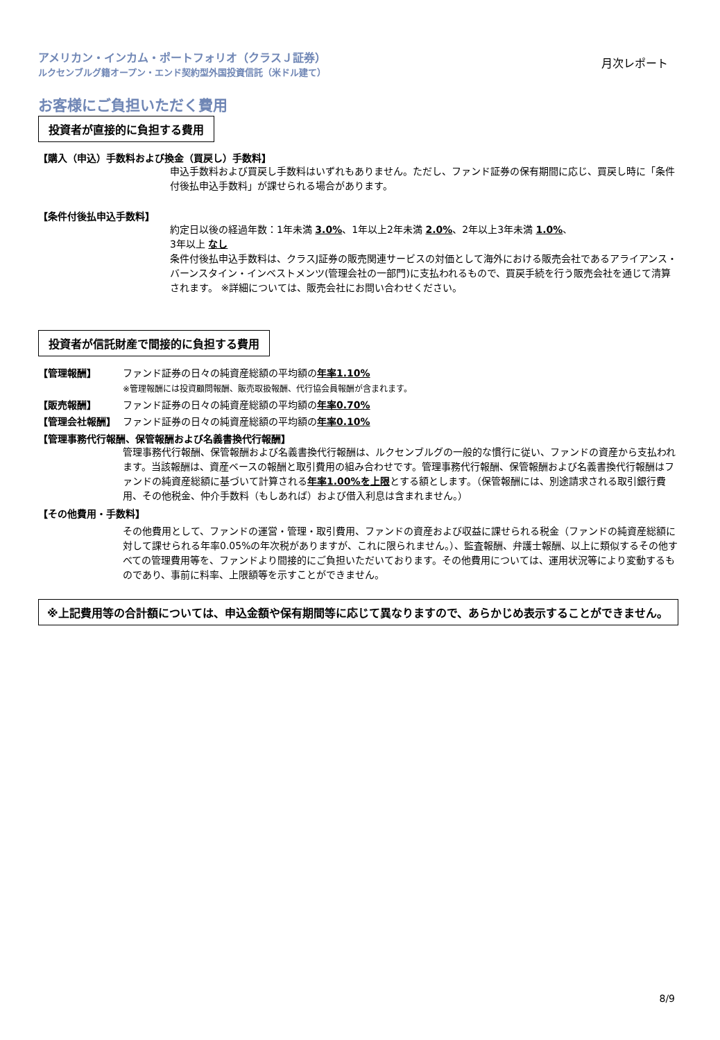アメリカン・インカム・ポートフォリオ（クラスＪ証券）
ルクセンブルグ籍オープン・エンド契約型外国投資信託（米ドル建て）
月次レポート
お客様にご負担いただく費用
投資者が直接的に負担する費用
【購入（申込）手数料および換金（買戻し）手数料】
申込手数料および買戻し手数料はいずれもありません。ただし、ファンド証券の保有期間に応じ、買戻し時に「条件付後払申込手数料」が課せられる場合があります。
【条件付後払申込手数料】
約定日以後の経過年数：1年未満 3.0%、1年以上2年未満 2.0%、2年以上3年未満 1.0%、
3年以上 なし
条件付後払申込手数料は、クラスJ証券の販売関連サービスの対価として海外における販売会社であるアライアンス・バーンスタイン・インベストメンツ(管理会社の一部門)に支払われるもので、買戻手続を行う販売会社を通じて清算されます。 ※詳細については、販売会社にお問い合わせください。
投資者が信託財産で間接的に負担する費用
【管理報酬】 ファンド証券の日々の純資産総額の平均額の年率1.10%
※管理報酬には投資顧問報酬、販売取扱報酬、代行協会員報酬が含まれます。
【販売報酬】 ファンド証券の日々の純資産総額の平均額の年率0.70%
【管理会社報酬】 ファンド証券の日々の純資産総額の平均額の年率0.10%
【管理事務代行報酬、保管報酬および名義書換代行報酬】
管理事務代行報酬、保管報酬および名義書換代行報酬は、ルクセンブルグの一般的な慣行に従い、ファンドの資産から支払われます。当該報酬は、資産ベースの報酬と取引費用の組み合わせです。管理事務代行報酬、保管報酬および名義書換代行報酬はファンドの純資産総額に基づいて計算される年率1.00%を上限とする額とします。（保管報酬には、別途請求される取引銀行費用、その他税金、仲介手数料（もしあれば）および借入利息は含まれません。）
【その他費用・手数料】
その他費用として、ファンドの運営・管理・取引費用、ファンドの資産および収益に課せられる税金（ファンドの純資産総額に対して課せられる年率0.05%の年次税がありますが、これに限られません。）、監査報酬、弁護士報酬、以上に類似するその他すべての管理費用等を、ファンドより間接的にご負担いただいております。その他費用については、運用状況等により変動するものであり、事前に料率、上限額等を示すことができません。
※上記費用等の合計額については、申込金額や保有期間等に応じて異なりますので、あらかじめ表示することができません。
8/9